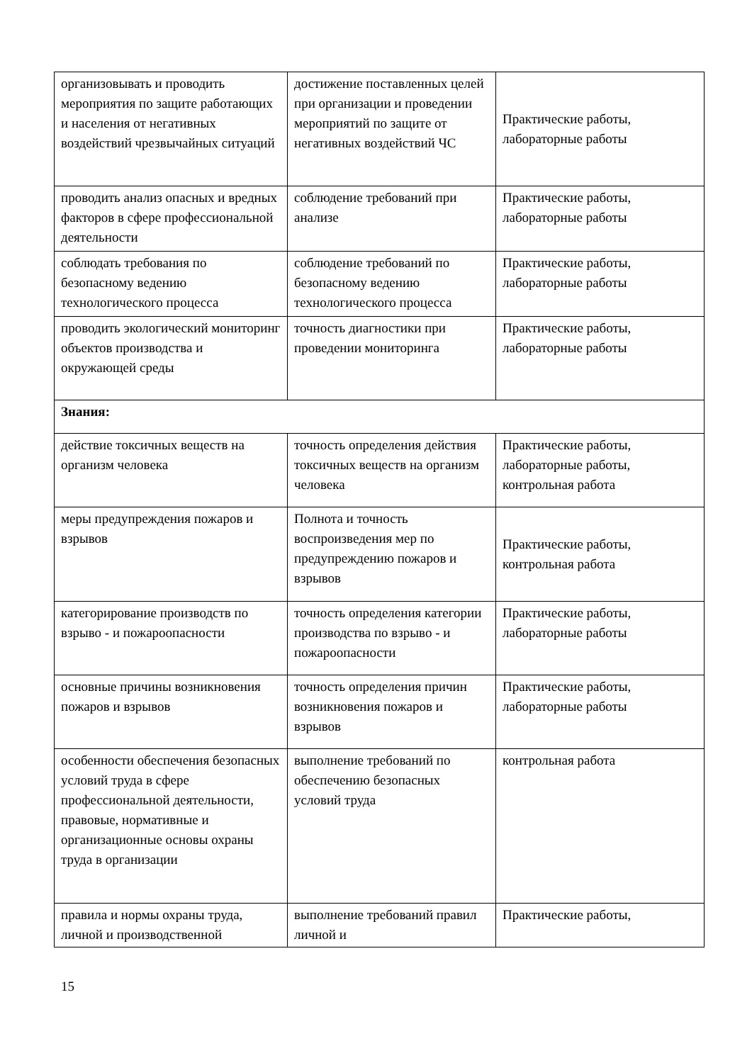| организовывать и проводить мероприятия по защите работающих и населения от негативных воздействий чрезвычайных ситуаций | достижение поставленных целей при организации и проведении мероприятий по защите от негативных воздействий ЧС | Практические работы, лабораторные работы |
| проводить анализ опасных и вредных факторов в сфере профессиональной деятельности | соблюдение требований при анализе | Практические работы, лабораторные работы |
| соблюдать требования по безопасному ведению технологического процесса | соблюдение требований по безопасному ведению технологического процесса | Практические работы, лабораторные работы |
| проводить экологический мониторинг объектов производства и окружающей среды | точность диагностики при проведении мониторинга | Практические работы, лабораторные работы |
| Знания: | | |
| действие токсичных веществ на организм человека | точность определения действия токсичных веществ на организм человека | Практические работы, лабораторные работы, контрольная работа |
| меры предупреждения пожаров и взрывов | Полнота и точность воспроизведения мер по предупреждению пожаров и взрывов | Практические работы, контрольная работа |
| категорирование производств по взрыво - и пожароопасности | точность определения категории производства по взрыво - и пожароопасности | Практические работы, лабораторные работы |
| основные причины возникновения пожаров и взрывов | точность определения причин возникновения пожаров и взрывов | Практические работы, лабораторные работы |
| особенности обеспечения безопасных условий труда в сфере профессиональной деятельности, правовые, нормативные и организационные основы охраны труда в организации | выполнение требований по обеспечению безопасных условий труда | контрольная работа |
| правила и нормы охраны труда, личной и производственной | выполнение требований правил личной и | Практические работы, |
15